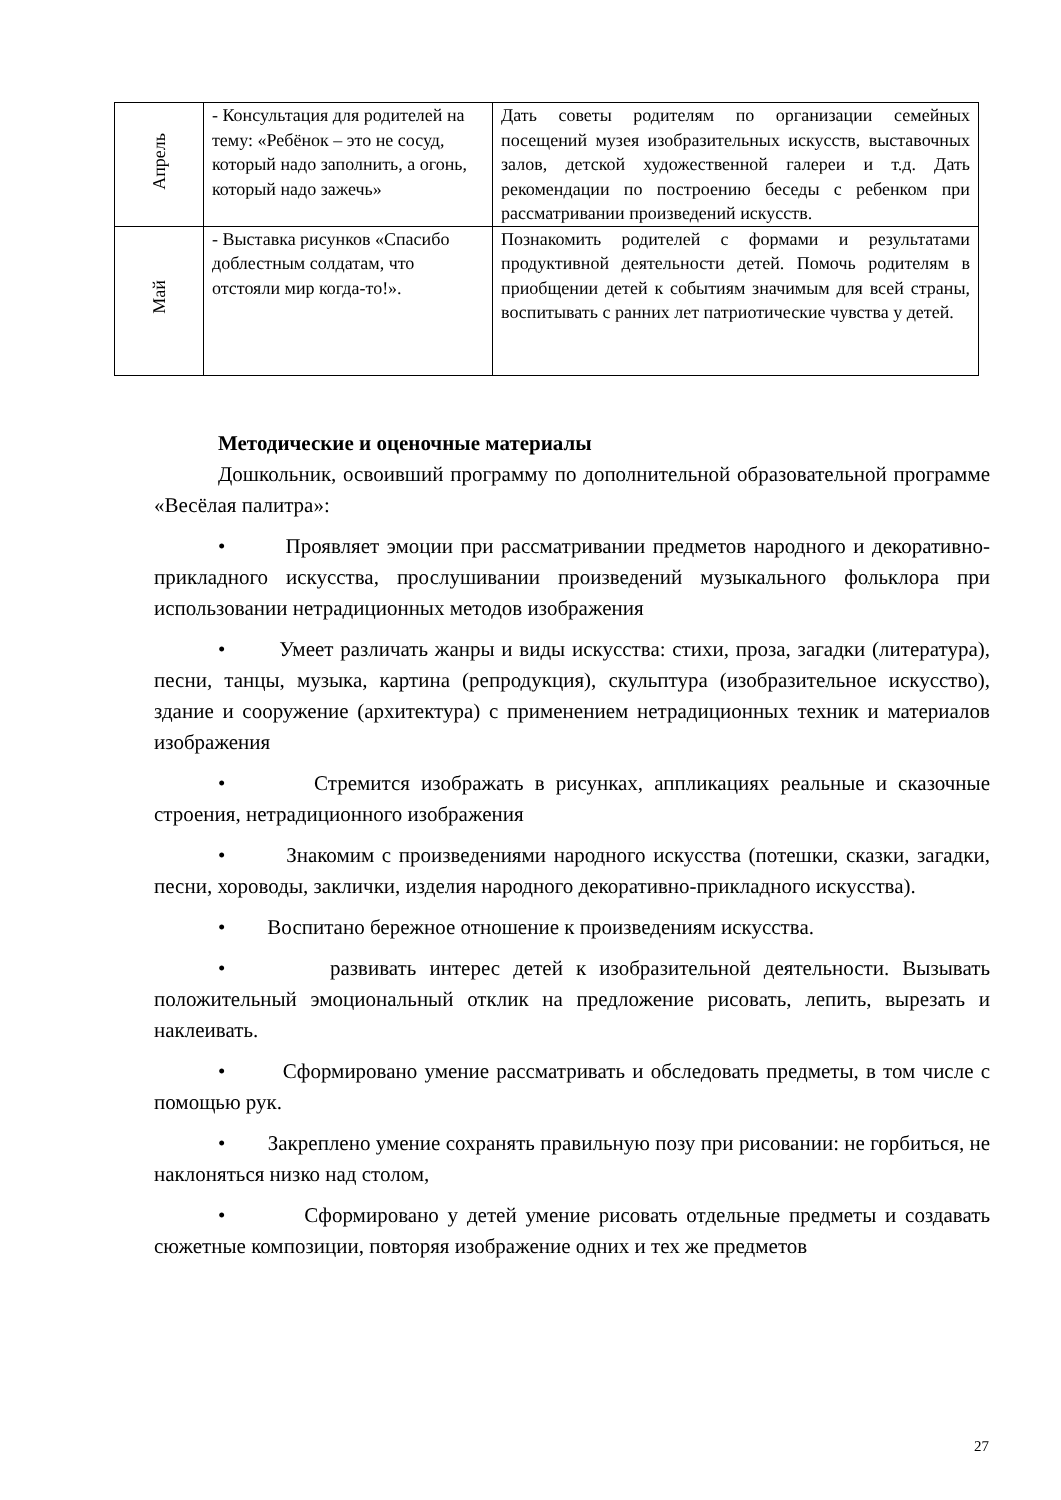| Апрель | - Консультация для родителей на тему: «Ребёнок – это не сосуд, который надо заполнить, а огонь, который надо зажечь» | Дать советы родителям по организации семейных посещений музея изобразительных искусств, выставочных залов, детской художественной галереи и т.д. Дать рекомендации по построению беседы с ребенком при рассматривании произведений искусств. |
| Май | - Выставка рисунков «Спасибо доблестным солдатам, что отстояли мир когда-то!». | Познакомить родителей с формами и результатами продуктивной деятельности детей. Помочь родителям в приобщении детей к событиям значимым для всей страны, воспитывать с ранних лет патриотические чувства у детей. |
Методические и оценочные материалы
Дошкольник, освоивший программу по дополнительной образовательной программе «Весёлая палитра»:
• Проявляет эмоции при рассматривании предметов народного и декоративно-прикладного искусства, прослушивании произведений музыкального фольклора при использовании нетрадиционных методов изображения
• Умеет различать жанры и виды искусства: стихи, проза, загадки (литература), песни, танцы, музыка, картина (репродукция), скульптура (изобразительное искусство), здание и сооружение (архитектура) с применением нетрадиционных техник и материалов изображения
• Стремится изображать в рисунках, аппликациях реальные и сказочные строения, нетрадиционного изображения
• Знакомим с произведениями народного искусства (потешки, сказки, загадки, песни, хороводы, заклички, изделия народного декоративно-прикладного искусства).
• Воспитано бережное отношение к произведениям искусства.
• развивать интерес детей к изобразительной деятельности. Вызывать положительный эмоциональный отклик на предложение рисовать, лепить, вырезать и наклеивать.
• Сформировано умение рассматривать и обследовать предметы, в том числе с помощью рук.
• Закреплено умение сохранять правильную позу при рисовании: не горбиться, не наклоняться низко над столом,
• Сформировано у детей умение рисовать отдельные предметы и создавать сюжетные композиции, повторяя изображение одних и тех же предметов
27